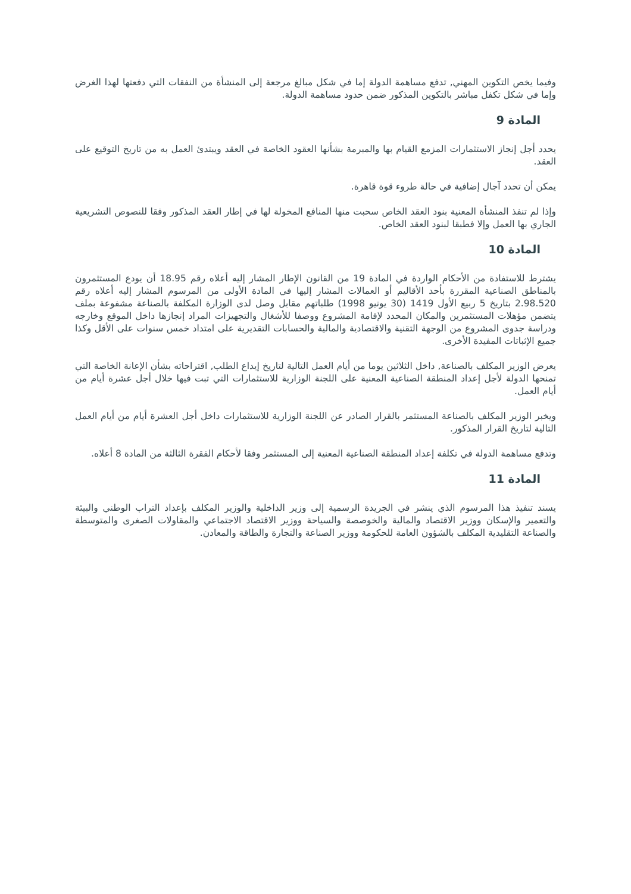وفيما يخص التكوين المهني, تدفع مساهمة الدولة إما في شكل مبالغ مرجعة إلى المنشأة من النفقات التي دفعتها لهذا الغرض وإما في شكل تكفل مباشر بالتكوين المذكور ضمن حدود مساهمة الدولة.
المادة 9
يحدد أجل إنجاز الاستثمارات المزمع القيام بها والمبرمة بشأنها العقود الخاصة في العقد ويبتدئ العمل به من تاريخ التوقيع على العقد.
يمكن أن تحدد آجال إضافية في حالة طروء قوة قاهرة.
وإذا لم تنفذ المنشأة المعنية بنود العقد الخاص سحبت منها المنافع المخولة لها في إطار العقد المذكور وفقا للنصوص التشريعية الجاري بها العمل وإلا فطبقا لبنود العقد الخاص.
المادة 10
يشترط للاستفادة من الأحكام الواردة في المادة 19 من القانون الإطار المشار إليه أعلاه رقم 18.95 أن يودع المستثمرون بالمناطق الصناعية المقررة بأحد الأقاليم أو العمالات المشار إليها في المادة الأولى من المرسوم المشار إليه أعلاه رقم 2.98.520 بتاريخ 5 ربيع الأول 1419 (30 يونيو 1998) طلباتهم مقابل وصل لدى الوزارة المكلفة بالصناعة مشفوعة بملف يتضمن مؤهلات المستثمرين والمكان المحدد لإقامة المشروع ووصفا للأشغال والتجهيزات المراد إنجازها داخل الموقع وخارجه ودراسة جدوى المشروع من الوجهة التقنية والاقتصادية والمالية والحسابات التقديرية على امتداد خمس سنوات على الأقل وكذا جميع الإثباتات المفيدة الأخرى.
يعرض الوزير المكلف بالصناعة, داخل الثلاثين يوما من أيام العمل التالية لتاريخ إيداع الطلب, اقتراحاته بشأن الإعانة الخاصة التي تمنحها الدولة لأجل إعداد المنطقة الصناعية المعنية على اللجنة الوزارية للاستثمارات التي تبت فيها خلال أجل عشرة أيام من أيام العمل.
ويخبر الوزير المكلف بالصناعة المستثمر بالقرار الصادر عن اللجنة الوزارية للاستثمارات داخل أجل العشرة أيام من أيام العمل التالية لتاريخ القرار المذكور.
وتدفع مساهمة الدولة في تكلفة إعداد المنطقة الصناعية المعنية إلى المستثمر وفقا لأحكام الفقرة الثالثة من المادة 8 أعلاه.
المادة 11
يسند تنفيذ هذا المرسوم الذي ينشر في الجريدة الرسمية إلى وزير الداخلية والوزير المكلف بإعداد التراب الوطني والبيئة والتعمير والإسكان ووزير الاقتصاد والمالية والخوصصة والسياحة ووزير الاقتصاد الاجتماعي والمقاولات الصغرى والمتوسطة والصناعة التقليدية المكلف بالشؤون العامة للحكومة ووزير الصناعة والتجارة والطاقة والمعادن.